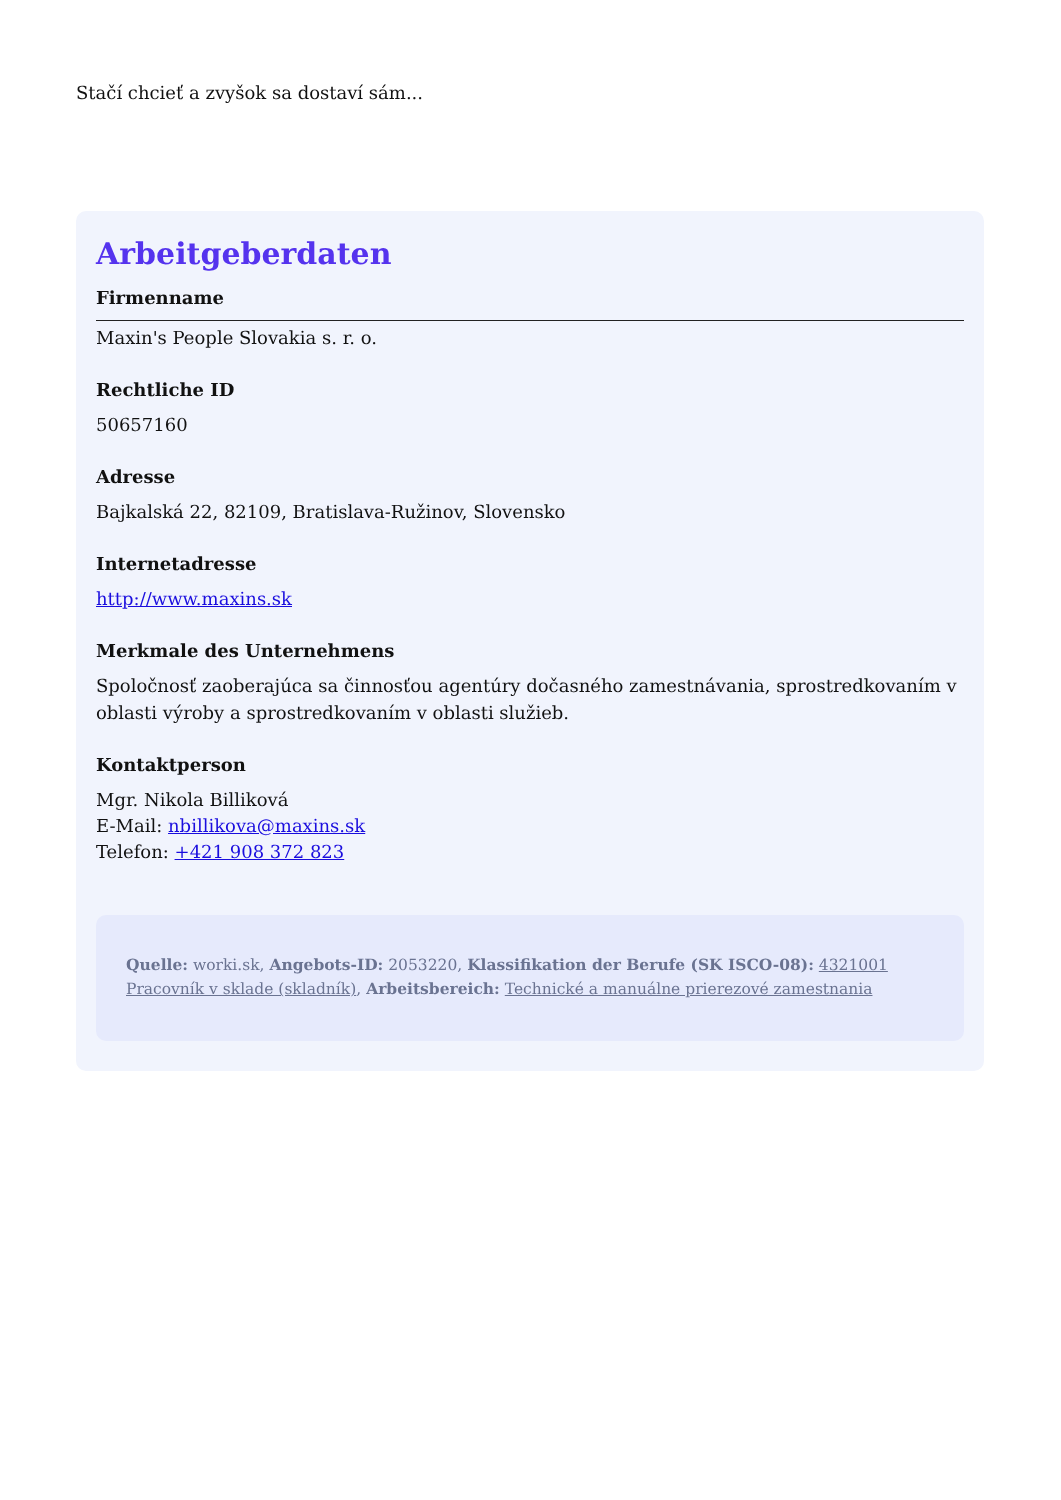Stačí chcieť a zvyšok sa dostaví sám...
Arbeitgeberdaten
Firmenname
Maxin's People Slovakia s. r. o.
Rechtliche ID
50657160
Adresse
Bajkalská 22, 82109, Bratislava-Ružinov, Slovensko
Internetadresse
http://www.maxins.sk
Merkmale des Unternehmens
Spoločnosť zaoberajúca sa činnosťou agentúry dočasného zamestnávania, sprostredkovaním v oblasti výroby a sprostredkovaním v oblasti služieb.
Kontaktperson
Mgr. Nikola Billiková
E-Mail: nbillikova@maxins.sk
Telefon: +421 908 372 823
Quelle: worki.sk, Angebots-ID: 2053220, Klassifikation der Berufe (SK ISCO-08): 4321001 Pracovník v sklade (skladník), Arbeitsbereich: Technické a manuálne prierezové zamestnania